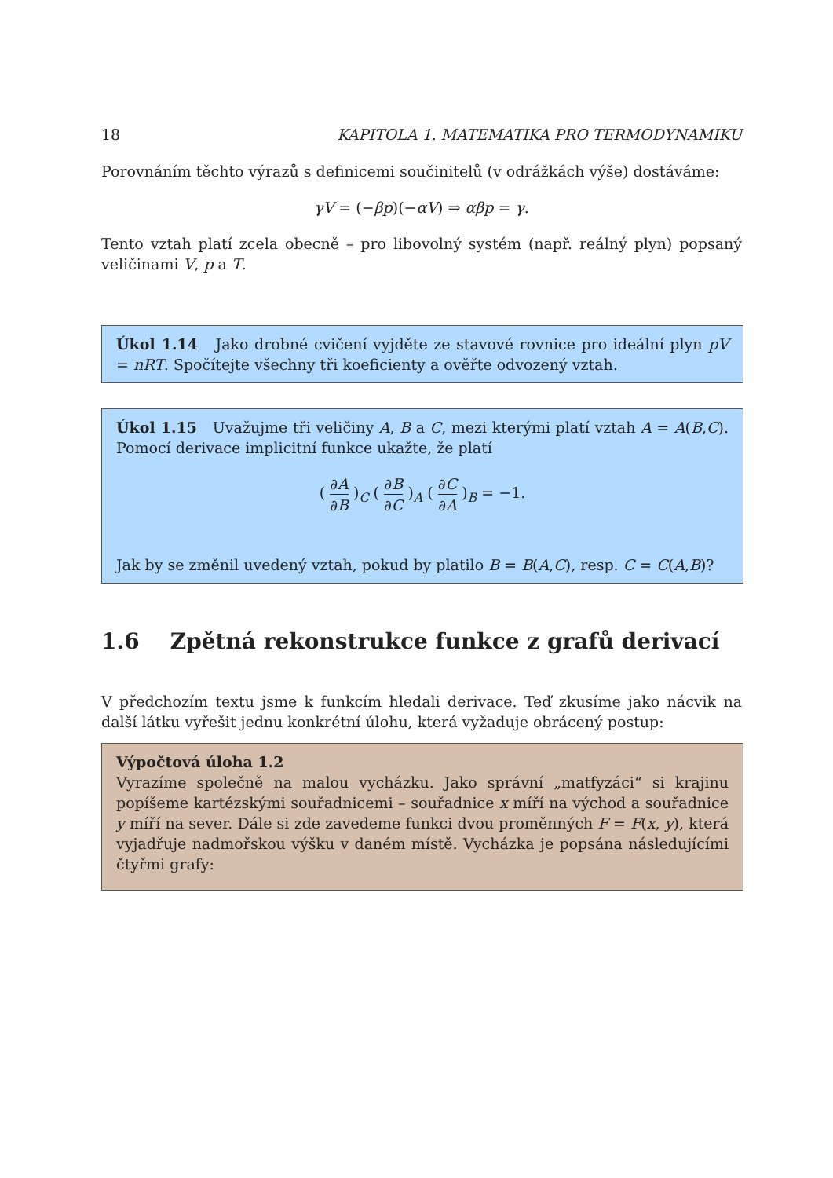18 KAPITOLA 1. MATEMATIKA PRO TERMODYNAMIKU
Porovnáním těchto výrazů s definicemi součinitelů (v odrážkách výše) dostáváme:
γV = (−βp)(−αV) ⇒ αβp = γ.
Tento vztah platí zcela obecně – pro libovolný systém (např. reálný plyn) popsaný veličinami V, p a T.
Úkol 1.14 Jako drobné cvičení vyjděte ze stavové rovnice pro ideální plyn pV = nRT. Spočítejte všechny tři koeficienty a ověřte odvozený vztah.
Úkol 1.15 Uvažujme tři veličiny A, B a C, mezi kterými platí vztah A = A(B,C). Pomocí derivace implicitní funkce ukažte, že platí
( ∂A ∂B )<sub>C</sub> ( ∂B ∂C )<sub>A</sub> ( ∂C ∂A )<sub>B</sub> = −1.
Jak by se změnil uvedený vztah, pokud by platilo B = B(A,C), resp. C = C(A,B)?
1.6 Zpětná rekonstrukce funkce z grafů derivací
V předchozím textu jsme k funkcím hledali derivace. Teď zkusíme jako nácvik na další látku vyřešit jednu konkrétní úlohu, která vyžaduje obrácený postup:
Výpočtová úloha 1.2
Vyrazíme společně na malou vycházku. Jako správní „matfyzáci“ si krajinu popíšeme kartézskými souřadnicemi – souřadnice x míří na východ a souřadnice y míří na sever. Dále si zde zavedeme funkci dvou proměnných F = F(x, y), která vyjadřuje nadmořskou výšku v daném místě. Vycházka je popsána následujícími čtyřmi grafy: